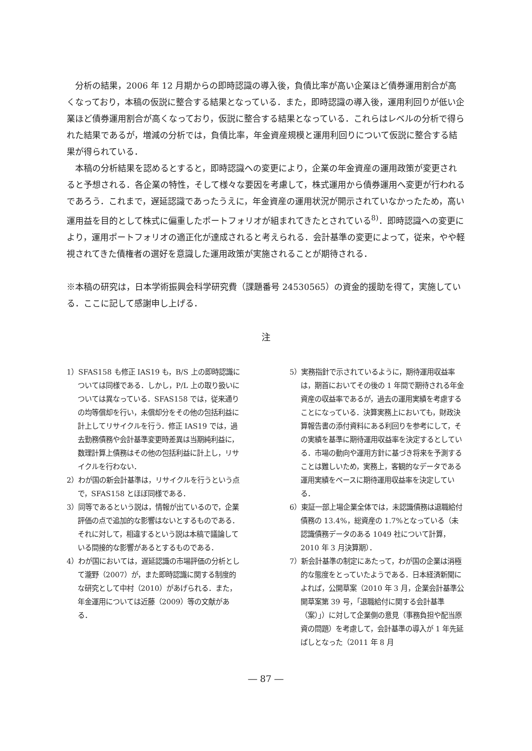分析の結果，2006 年 12 月期からの即時認識の導入後，負債比率が高い企業ほど債券運用割合が高くなっており，本稿の仮説に整合する結果となっている．また，即時認識の導入後，運用利回りが低い企業ほど債券運用割合が高くなっており，仮説に整合する結果となっている．これらはレベルの分析で得られた結果であるが，増減の分析では，負債比率，年金資産規模と運用利回りについて仮説に整合する結果が得られている．
本稿の分析結果を認めるとすると，即時認識への変更により，企業の年金資産の運用政策が変更されると予想される．各企業の特性，そして様々な要因を考慮して，株式運用から債券運用へ変更が行われるであろう．これまで，遅延認識であったうえに，年金資産の運用状況が開示されていなかったため，高い運用益を目的として株式に偏重したポートフォリオが組まれてきたとされている<sup>8)</sup>．即時認識への変更により，運用ポートフォリオの適正化が達成されると考えられる．会計基準の変更によって，従来，やや軽視されてきた債権者の選好を意識した運用政策が実施されることが期待される．
※本稿の研究は，日本学術振興会科学研究費（課題番号 24530565）の資金的援助を得て，実施している．ここに記して感謝申し上げる．
注
1）SFAS158 も修正 IAS19 も，B/S 上の即時認識については同様である．しかし，P/L 上の取り扱いについては異なっている．SFAS158 では，従来通りの均等償却を行い，未償却分をその他の包括利益に計上してリサイクルを行う．修正 IAS19 では，過去勤務債務や会計基準変更時差異は当期純利益に，数理計算上債務はその他の包括利益に計上し，リサイクルを行わない．
2）わが国の新会計基準は，リサイクルを行うという点で，SFAS158 とほぼ同様である．
3）同等であるという説は，情報が出ているので，企業評価の点で追加的な影響はないとするものである．それに対して，相違するという説は本稿で議論している間接的な影響があるとするものである．
4）わが国においては，遅延認識の市場評価の分析として瀧野（2007）が，また即時認識に関する制度的な研究として中村（2010）があげられる．また，年金運用については近藤（2009）等の文献がある．
5）実務指針で示されているように，期待運用収益率は，期首においてその後の 1 年間で期待される年金資産の収益率であるが，過去の運用実績を考慮することになっている．決算実務上においても，財政決算報告書の添付資料にある利回りを参考にして，その実績を基準に期待運用収益率を決定するとしている．市場の動向や運用方針に基づき将来を予測することは難しいため，実務上，客観的なデータである運用実績をベースに期待運用収益率を決定している．
6）東証一部上場企業全体では，未認識債務は退職給付債務の 13.4%，総資産の 1.7%となっている（未認識債務データのある 1049 社について計算，2010 年 3 月決算期）．
7）新会計基準の制定にあたって，わが国の企業は消極的な態度をとっていたようである．日本経済新聞によれば，公開草案（2010 年 3 月，企業会計基準公開草案第 39 号，「退職給付に関する会計基準（案）」）に対して企業側の意見（事務負担や配当原資の問題）を考慮して，会計基準の導入が 1 年先延ばしとなった（2011 年 8 月
― 87 ―